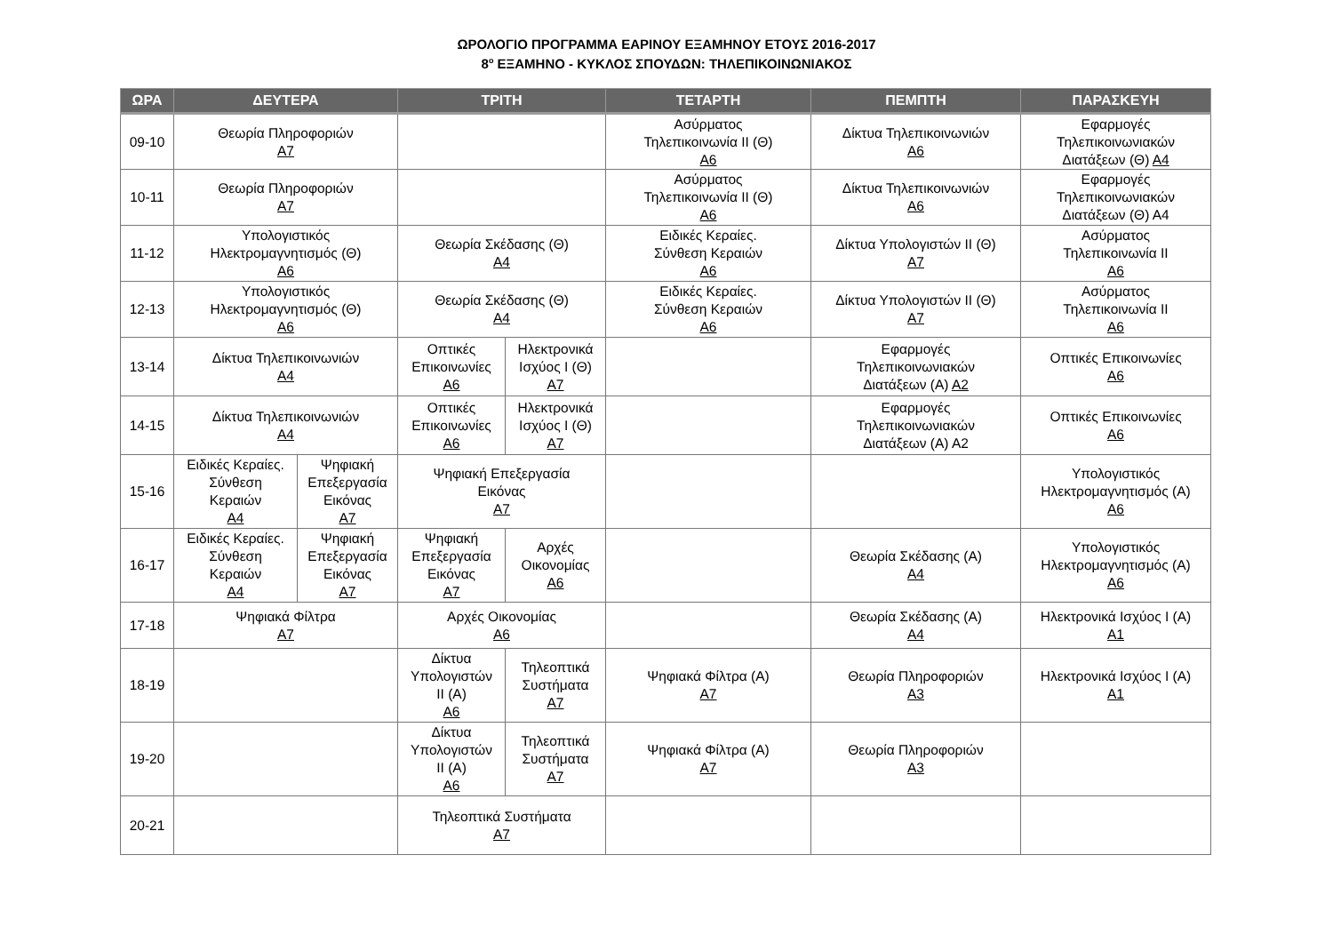ΩΡΟΛΟΓΙΟ ΠΡΟΓΡΑΜΜΑ ΕΑΡΙΝΟΥ ΕΞΑΜΗΝΟΥ ΕΤΟΥΣ 2016-2017
8<sup>ο</sup> ΕΞΑΜΗΝΟ - ΚΥΚΛΟΣ ΣΠΟΥΔΩΝ: ΤΗΛΕΠΙΚΟΙΝΩΝΙΑΚΟΣ
| ΩΡΑ | ΔΕΥΤΕΡΑ | | ΤΡΙΤΗ | | ΤΕΤΑΡΤΗ | ΠΕΜΠΤΗ | ΠΑΡΑΣΚΕΥΗ |
| --- | --- | --- | --- | --- | --- | --- | --- |
| 09-10 | Θεωρία Πληροφοριών Α7 | | | | Ασύρματος Τηλεπικοινωνία ΙΙ (Θ) Α6 | Δίκτυα Τηλεπικοινωνιών Α6 | Εφαρμογές Τηλεπικοινωνιακών Διατάξεων (Θ) Α4 |
| 10-11 | Θεωρία Πληροφοριών Α7 | | | | Ασύρματος Τηλεπικοινωνία ΙΙ (Θ) Α6 | Δίκτυα Τηλεπικοινωνιών Α6 | Εφαρμογές Τηλεπικοινωνιακών Διατάξεων (Θ) Α4 |
| 11-12 | Υπολογιστικός Ηλεκτρομαγνητισμός (Θ) Α6 | | Θεωρία Σκέδασης (Θ) Α4 | | Ειδικές Κεραίες. Σύνθεση Κεραιών Α6 | Δίκτυα Υπολογιστών ΙΙ (Θ) Α7 | Ασύρματος Τηλεπικοινωνία ΙΙ Α6 |
| 12-13 | Υπολογιστικός Ηλεκτρομαγνητισμός (Θ) Α6 | | Θεωρία Σκέδασης (Θ) Α4 | | Ειδικές Κεραίες. Σύνθεση Κεραιών Α6 | Δίκτυα Υπολογιστών ΙΙ (Θ) Α7 | Ασύρματος Τηλεπικοινωνία ΙΙ Α6 |
| 13-14 | Δίκτυα Τηλεπικοινωνιών Α4 | | Οπτικές Επικοινωνίες Α6 | Ηλεκτρονικά Ισχύος Ι (Θ) Α7 | | Εφαρμογές Τηλεπικοινωνιακών Διατάξεων (Α) Α2 | Οπτικές Επικοινωνίες Α6 |
| 14-15 | Δίκτυα Τηλεπικοινωνιών Α4 | | Οπτικές Επικοινωνίες Α6 | Ηλεκτρονικά Ισχύος Ι (Θ) Α7 | | Εφαρμογές Τηλεπικοινωνιακών Διατάξεων (Α) Α2 | Οπτικές Επικοινωνίες Α6 |
| 15-16 | Ειδικές Κεραίες. Σύνθεση Κεραιών Α4 | Ψηφιακή Επεξεργασία Εικόνας Α7 | Ψηφιακή Επεξεργασία Εικόνας Α7 | | | | Υπολογιστικός Ηλεκτρομαγνητισμός (Α) Α6 |
| 16-17 | Ειδικές Κεραίες. Σύνθεση Κεραιών Α4 | Ψηφιακή Επεξεργασία Εικόνας Α7 | Ψηφιακή Επεξεργασία Εικόνας Α7 | Αρχές Οικονομίας Α6 | | Θεωρία Σκέδασης (Α) Α4 | Υπολογιστικός Ηλεκτρομαγνητισμός (Α) Α6 |
| 17-18 | Ψηφιακά Φίλτρα Α7 | | Αρχές Οικονομίας Α6 | | | Θεωρία Σκέδασης (Α) Α4 | Ηλεκτρονικά Ισχύος Ι (Α) Α1 |
| 18-19 | | | Δίκτυα Υπολογιστών ΙΙ (Α) Α6 | Τηλεοπτικά Συστήματα Α7 | Ψηφιακά Φίλτρα (Α) Α7 | Θεωρία Πληροφοριών Α3 | Ηλεκτρονικά Ισχύος Ι (Α) Α1 |
| 19-20 | | | Δίκτυα Υπολογιστών ΙΙ (Α) Α6 | Τηλεοπτικά Συστήματα Α7 | Ψηφιακά Φίλτρα (Α) Α7 | Θεωρία Πληροφοριών Α3 | |
| 20-21 | | | Τηλεοπτικά Συστήματα Α7 | | | | |